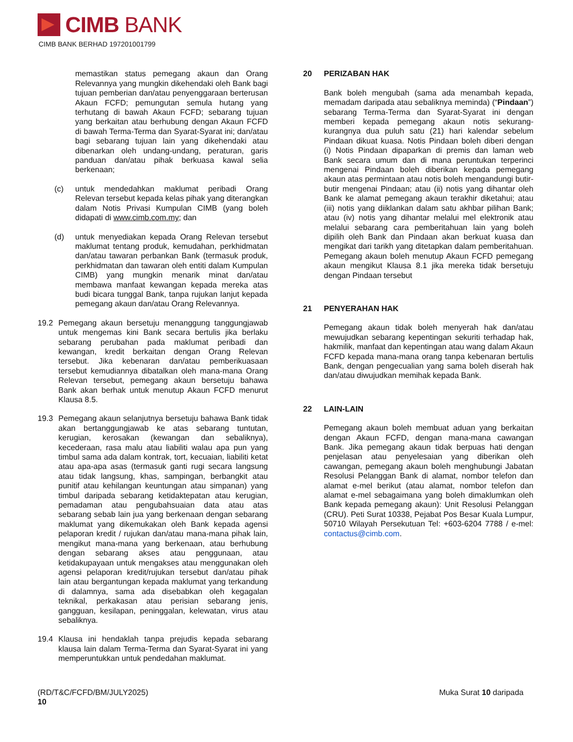CIMB BANK
CIMB BANK BERHAD 197201001799
memastikan status pemegang akaun dan Orang Relevannya yang mungkin dikehendaki oleh Bank bagi tujuan pemberian dan/atau penyenggaraan berterusan Akaun FCFD; pemungutan semula hutang yang terhutang di bawah Akaun FCFD; sebarang tujuan yang berkaitan atau berhubung dengan Akaun FCFD di bawah Terma-Terma dan Syarat-Syarat ini; dan/atau bagi sebarang tujuan lain yang dikehendaki atau dibenarkan oleh undang-undang, peraturan, garis panduan dan/atau pihak berkuasa kawal selia berkenaan;
(c) untuk mendedahkan maklumat peribadi Orang Relevan tersebut kepada kelas pihak yang diterangkan dalam Notis Privasi Kumpulan CIMB (yang boleh didapati di www.cimb.com.my; dan
(d) untuk menyediakan kepada Orang Relevan tersebut maklumat tentang produk, kemudahan, perkhidmatan dan/atau tawaran perbankan Bank (termasuk produk, perkhidmatan dan tawaran oleh entiti dalam Kumpulan CIMB) yang mungkin menarik minat dan/atau membawa manfaat kewangan kepada mereka atas budi bicara tunggal Bank, tanpa rujukan lanjut kepada pemegang akaun dan/atau Orang Relevannya.
19.2 Pemegang akaun bersetuju menanggung tanggungjawab untuk mengemas kini Bank secara bertulis jika berlaku sebarang perubahan pada maklumat peribadi dan kewangan, kredit berkaitan dengan Orang Relevan tersebut. Jika kebenaran dan/atau pemberikuasaan tersebut kemudiannya dibatalkan oleh mana-mana Orang Relevan tersebut, pemegang akaun bersetuju bahawa Bank akan berhak untuk menutup Akaun FCFD menurut Klausa 8.5.
19.3 Pemegang akaun selanjutnya bersetuju bahawa Bank tidak akan bertanggungjawab ke atas sebarang tuntutan, kerugian, kerosakan (kewangan dan sebaliknya), kecederaan, rasa malu atau liabiliti walau apa pun yang timbul sama ada dalam kontrak, tort, kecuaian, liabiliti ketat atau apa-apa asas (termasuk ganti rugi secara langsung atau tidak langsung, khas, sampingan, berbangkit atau punitif atau kehilangan keuntungan atau simpanan) yang timbul daripada sebarang ketidaktepatan atau kerugian, pemadaman atau pengubahsuaian data atau atas sebarang sebab lain jua yang berkenaan dengan sebarang maklumat yang dikemukakan oleh Bank kepada agensi pelaporan kredit / rujukan dan/atau mana-mana pihak lain, mengikut mana-mana yang berkenaan, atau berhubung dengan sebarang akses atau penggunaan, atau ketidakupayaan untuk mengakses atau menggunakan oleh agensi pelaporan kredit/rujukan tersebut dan/atau pihak lain atau bergantungan kepada maklumat yang terkandung di dalamnya, sama ada disebabkan oleh kegagalan teknikal, perkakasan atau perisian sebarang jenis, gangguan, kesilapan, peninggalan, kelewatan, virus atau sebaliknya.
19.4 Klausa ini hendaklah tanpa prejudis kepada sebarang klausa lain dalam Terma-Terma dan Syarat-Syarat ini yang memperuntukkan untuk pendedahan maklumat.
20 PERIZABAN HAK
Bank boleh mengubah (sama ada menambah kepada, memadam daripada atau sebaliknya meminda) (“Pindaan”) sebarang Terma-Terma dan Syarat-Syarat ini dengan memberi kepada pemegang akaun notis sekurang-kurangnya dua puluh satu (21) hari kalendar sebelum Pindaan dikuat kuasa. Notis Pindaan boleh diberi dengan (i) Notis Pindaan dipaparkan di premis dan laman web Bank secara umum dan di mana peruntukan terperinci mengenai Pindaan boleh diberikan kepada pemegang akaun atas permintaan atau notis boleh mengandungi butir-butir mengenai Pindaan; atau (ii) notis yang dihantar oleh Bank ke alamat pemegang akaun terakhir diketahui; atau (iii) notis yang diiklankan dalam satu akhbar pilihan Bank; atau (iv) notis yang dihantar melalui mel elektronik atau melalui sebarang cara pemberitahuan lain yang boleh dipilih oleh Bank dan Pindaan akan berkuat kuasa dan mengikat dari tarikh yang ditetapkan dalam pemberitahuan. Pemegang akaun boleh menutup Akaun FCFD pemegang akaun mengikut Klausa 8.1 jika mereka tidak bersetuju dengan Pindaan tersebut
21 PENYERAHAN HAK
Pemegang akaun tidak boleh menyerah hak dan/atau mewujudkan sebarang kepentingan sekuriti terhadap hak, hakmilik, manfaat dan kepentingan atau wang dalam Akaun FCFD kepada mana-mana orang tanpa kebenaran bertulis Bank, dengan pengecualian yang sama boleh diserah hak dan/atau diwujudkan memihak kepada Bank.
22 LAIN-LAIN
Pemegang akaun boleh membuat aduan yang berkaitan dengan Akaun FCFD, dengan mana-mana cawangan Bank. Jika pemegang akaun tidak berpuas hati dengan penjelasan atau penyelesaian yang diberikan oleh cawangan, pemegang akaun boleh menghubungi Jabatan Resolusi Pelanggan Bank di alamat, nombor telefon dan alamat e-mel berikut (atau alamat, nombor telefon dan alamat e-mel sebagaimana yang boleh dimaklumkan oleh Bank kepada pemegang akaun): Unit Resolusi Pelanggan (CRU). Peti Surat 10338, Pejabat Pos Besar Kuala Lumpur, 50710 Wilayah Persekutuan Tel: +603-6204 7788 / e-mel: contactus@cimb.com.
(RD/T&C/FCFD/BM/JULY2025)
10
Muka Surat 10 daripada